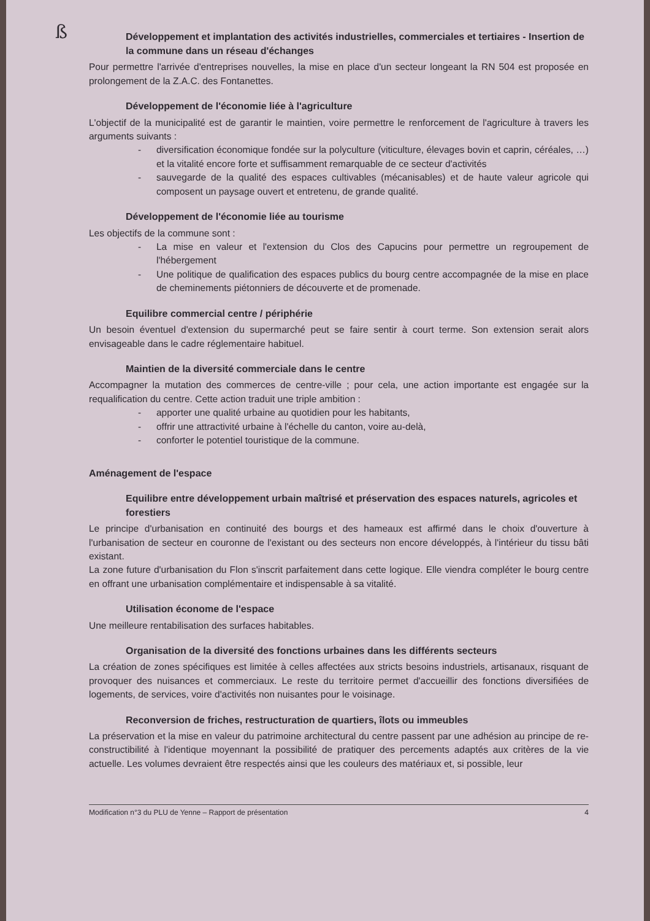ß
Développement et implantation des activités industrielles, commerciales et tertiaires - Insertion de la commune dans un réseau d'échanges
Pour permettre l'arrivée d'entreprises nouvelles, la mise en place d'un secteur longeant la RN 504 est proposée en prolongement de la Z.A.C. des Fontanettes.
Développement de l'économie liée à l'agriculture
L'objectif de la municipalité est de garantir le maintien, voire permettre le renforcement de l'agriculture à travers les arguments suivants :
- diversification économique fondée sur la polyculture (viticulture, élevages bovin et caprin, céréales, …) et la vitalité encore forte et suffisamment remarquable de ce secteur d'activités
- sauvegarde de la qualité des espaces cultivables (mécanisables) et de haute valeur agricole qui composent un paysage ouvert et entretenu, de grande qualité.
Développement de l'économie liée au tourisme
Les objectifs de la commune sont :
- La mise en valeur et l'extension du Clos des Capucins pour permettre un regroupement de l'hébergement
- Une politique de qualification des espaces publics du bourg centre accompagnée de la mise en place de cheminements piétonniers de découverte et de promenade.
Equilibre commercial centre / périphérie
Un besoin éventuel d'extension du supermarché peut se faire sentir à court terme. Son extension serait alors envisageable dans le cadre réglementaire habituel.
Maintien de la diversité commerciale dans le centre
Accompagner la mutation des commerces de centre-ville ; pour cela, une action importante est engagée sur la requalification du centre. Cette action traduit une triple ambition :
- apporter une qualité urbaine au quotidien pour les habitants,
- offrir une attractivité urbaine à l'échelle du canton, voire au-delà,
- conforter le potentiel touristique de la commune.
Aménagement de l'espace
Equilibre entre développement urbain maîtrisé et préservation des espaces naturels, agricoles et forestiers
Le principe d'urbanisation en continuité des bourgs et des hameaux est affirmé dans le choix d'ouverture à l'urbanisation de secteur en couronne de l'existant ou des secteurs non encore développés, à l'intérieur du tissu bâti existant.
La zone future d'urbanisation du Flon s'inscrit parfaitement dans cette logique. Elle viendra compléter le bourg centre en offrant une urbanisation complémentaire et indispensable à sa vitalité.
Utilisation économe de l'espace
Une meilleure rentabilisation des surfaces habitables.
Organisation de la diversité des fonctions urbaines dans les différents secteurs
La création de zones spécifiques est limitée à celles affectées aux stricts besoins industriels, artisanaux, risquant de provoquer des nuisances et commerciaux. Le reste du territoire permet d'accueillir des fonctions diversifiées de logements, de services, voire d'activités non nuisantes pour le voisinage.
Reconversion de friches, restructuration de quartiers, îlots ou immeubles
La préservation et la mise en valeur du patrimoine architectural du centre passent par une adhésion au principe de re-constructibilité à l'identique moyennant la possibilité de pratiquer des percements adaptés aux critères de la vie actuelle. Les volumes devraient être respectés ainsi que les couleurs des matériaux et, si possible, leur
Modification n°3 du PLU de Yenne – Rapport de présentation 4